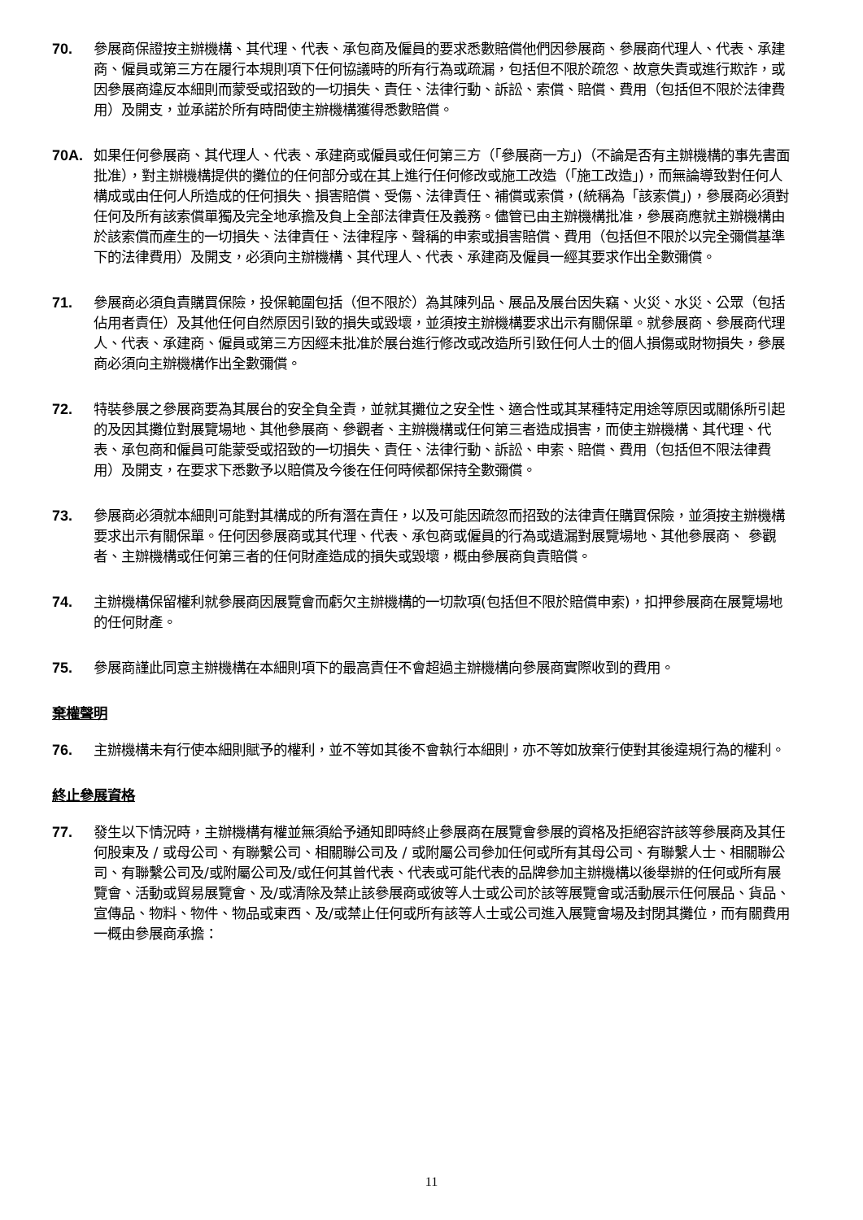70. 參展商保證按主辦機構、其代理、代表、承包商及僱員的要求悉數賠償他們因參展商、參展商代理人、代表、承建商、僱員或第三方在履行本規則項下任何協議時的所有行為或疏漏，包括但不限於疏忽、故意失責或進行欺詐，或因參展商違反本細則而蒙受或招致的一切損失、責任、法律行動、訴訟、索償、賠償、費用（包括但不限於法律費用）及開支，並承諾於所有時間使主辦機構獲得悉數賠償。
70A. 如果任何參展商、其代理人、代表、承建商或僱員或任何第三方（「參展商一方」)（不論是否有主辦機構的事先書面批准），對主辦機構提供的攤位的任何部分或在其上進行任何修改或施工改造（「施工改造」)，而無論導致對任何人構成或由任何人所造成的任何損失、損害賠償、受傷、法律責任、補償或索償，(統稱為「該索償」)，參展商必須對任何及所有該索償單獨及完全地承擔及負上全部法律責任及義務。儘管已由主辦機構批准，參展商應就主辦機構由於該索償而產生的一切損失、法律責任、法律程序、聲稱的申索或損害賠償、費用（包括但不限於以完全彌償基準下的法律費用）及開支，必須向主辦機構、其代理人、代表、承建商及僱員一經其要求作出全數彌償。
71. 參展商必須負責購買保險，投保範圍包括（但不限於）為其陳列品、展品及展台因失竊、火災、水災、公眾（包括佔用者責任）及其他任何自然原因引致的損失或毀壞，並須按主辦機構要求出示有關保單。就參展商、參展商代理人、代表、承建商、僱員或第三方因經未批准於展台進行修改或改造所引致任何人士的個人損傷或財物損失，參展商必須向主辦機構作出全數彌償。
72. 特裝參展之參展商要為其展台的安全負全責，並就其攤位之安全性、適合性或其某種特定用途等原因或關係所引起的及因其攤位對展覽場地、其他參展商、參觀者、主辦機構或任何第三者造成損害，而使主辦機構、其代理、代表、承包商和僱員可能蒙受或招致的一切損失、責任、法律行動、訴訟、申索、賠償、費用（包括但不限法律費用）及開支，在要求下悉數予以賠償及今後在任何時候都保持全數彌償。
73. 參展商必須就本細則可能對其構成的所有潛在責任，以及可能因疏忽而招致的法律責任購買保險，並須按主辦機構要求出示有關保單。任何因參展商或其代理、代表、承包商或僱員的行為或遺漏對展覽場地、其他參展商、 參觀者、主辦機構或任何第三者的任何財產造成的損失或毀壞，概由參展商負責賠償。
74. 主辦機構保留權利就參展商因展覽會而虧欠主辦機構的一切款項(包括但不限於賠償申索)，扣押參展商在展覽場地的任何財產。
75. 參展商謹此同意主辦機構在本細則項下的最高責任不會超過主辦機構向參展商實際收到的費用。
棄權聲明
76. 主辦機構未有行使本細則賦予的權利，並不等如其後不會執行本細則，亦不等如放棄行使對其後違規行為的權利。
終止參展資格
77. 發生以下情況時，主辦機構有權並無須給予通知即時終止參展商在展覽會參展的資格及拒絕容許該等參展商及其任何股東及 / 或母公司、有聯繫公司、相關聯公司及 / 或附屬公司參加任何或所有其母公司、有聯繫人士、相關聯公司、有聯繫公司及/或附屬公司及/或任何其曾代表、代表或可能代表的品牌參加主辦機構以後舉辦的任何或所有展覽會、活動或貿易展覽會、及/或清除及禁止該參展商或彼等人士或公司於該等展覽會或活動展示任何展品、貨品、宣傳品、物料、物件、物品或東西、及/或禁止任何或所有該等人士或公司進入展覽會場及封閉其攤位，而有關費用一概由參展商承擔：
11